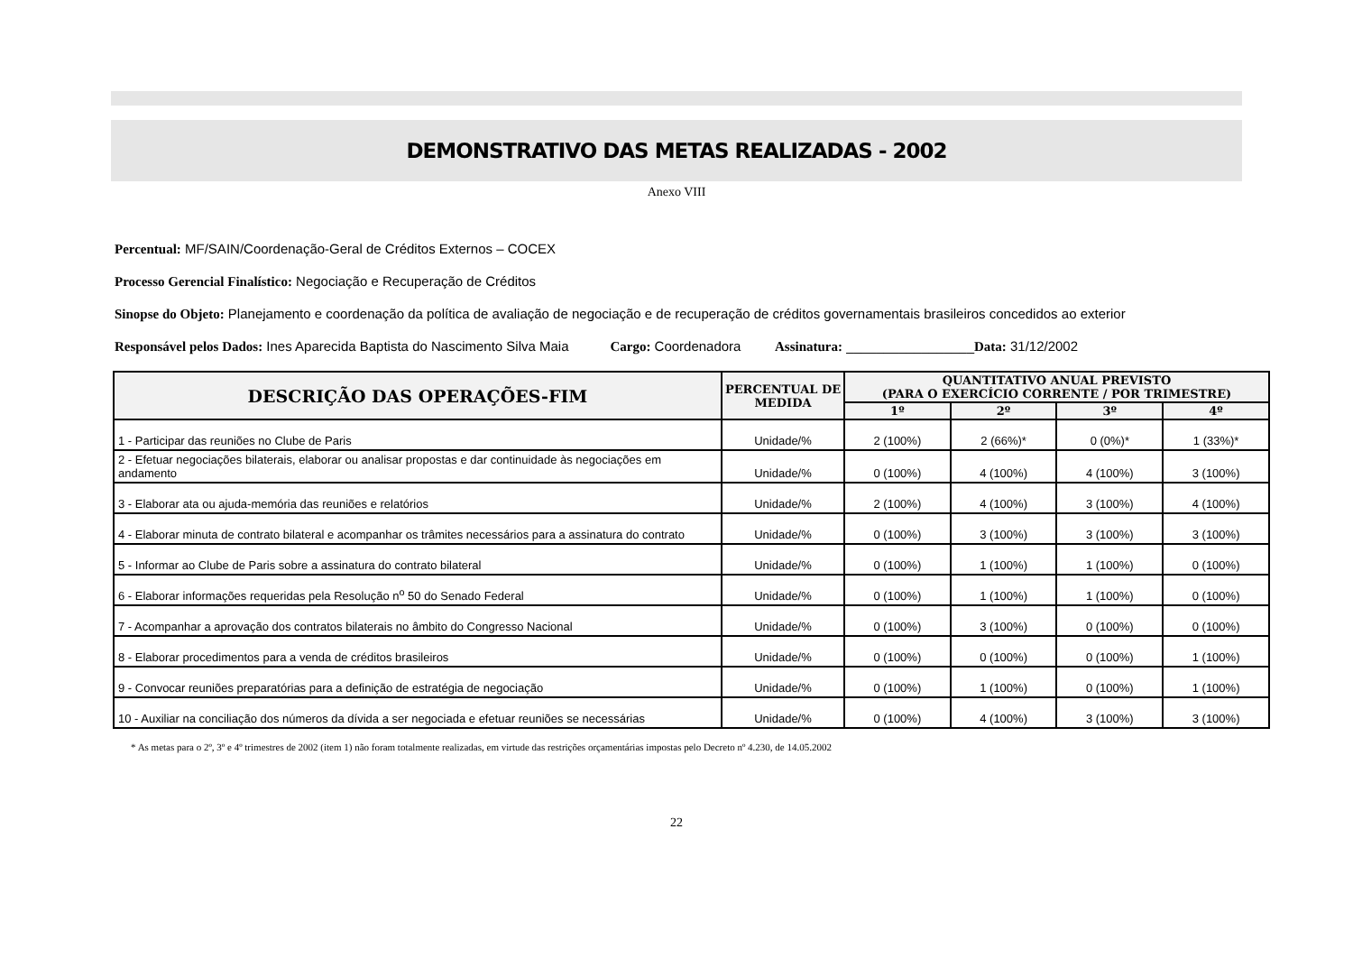DEMONSTRATIVO DAS METAS REALIZADAS - 2002
Anexo VIII
Percentual: MF/SAIN/Coordenação-Geral de Créditos Externos – COCEX
Processo Gerencial Finalístico: Negociação e Recuperação de Créditos
Sinopse do Objeto: Planejamento e coordenação da política de avaliação de negociação e de recuperação de créditos governamentais brasileiros concedidos ao exterior
Responsável pelos Dados: Ines Aparecida Baptista do Nascimento Silva Maia Cargo: Coordenadora Assinatura: _________________Data: 31/12/2002
| DESCRIÇÃO DAS OPERAÇÕES-FIM | PERCENTUAL DE MEDIDA | QUANTITATIVO ANUAL PREVISTO (PARA O EXERCÍCIO CORRENTE / POR TRIMESTRE) | | | |
| --- | --- | --- | --- | --- | --- |
| | | 1º | 2º | 3º | 4º |
| 1 - Participar das reuniões no Clube de Paris | Unidade/% | 2 (100%) | 2 (66%)* | 0 (0%)* | 1 (33%)* |
| 2 - Efetuar negociações bilaterais, elaborar ou analisar propostas e dar continuidade às negociações em andamento | Unidade/% | 0 (100%) | 4 (100%) | 4 (100%) | 3 (100%) |
| 3 - Elaborar ata ou ajuda-memória das reuniões e relatórios | Unidade/% | 2 (100%) | 4 (100%) | 3 (100%) | 4 (100%) |
| 4 - Elaborar minuta de contrato bilateral e acompanhar os trâmites necessários para a assinatura do contrato | Unidade/% | 0 (100%) | 3 (100%) | 3 (100%) | 3 (100%) |
| 5 - Informar ao Clube de Paris sobre a assinatura do contrato bilateral | Unidade/% | 0 (100%) | 1 (100%) | 1 (100%) | 0 (100%) |
| 6 - Elaborar informações requeridas pela Resolução n<sup>o</sup> 50 do Senado Federal | Unidade/% | 0 (100%) | 1 (100%) | 1 (100%) | 0 (100%) |
| 7 - Acompanhar a aprovação dos contratos bilaterais no âmbito do Congresso Nacional | Unidade/% | 0 (100%) | 3 (100%) | 0 (100%) | 0 (100%) |
| 8 - Elaborar procedimentos para a venda de créditos brasileiros | Unidade/% | 0 (100%) | 0 (100%) | 0 (100%) | 1 (100%) |
| 9 - Convocar reuniões preparatórias para a definição de estratégia de negociação | Unidade/% | 0 (100%) | 1 (100%) | 0 (100%) | 1 (100%) |
| 10 - Auxiliar na conciliação dos números da dívida a ser negociada e efetuar reuniões se necessárias | Unidade/% | 0 (100%) | 4 (100%) | 3 (100%) | 3 (100%) |
* As metas para o 2º, 3º e 4º trimestres de 2002 (item 1) não foram totalmente realizadas, em virtude das restrições orçamentárias impostas pelo Decreto nº 4.230, de 14.05.2002
22